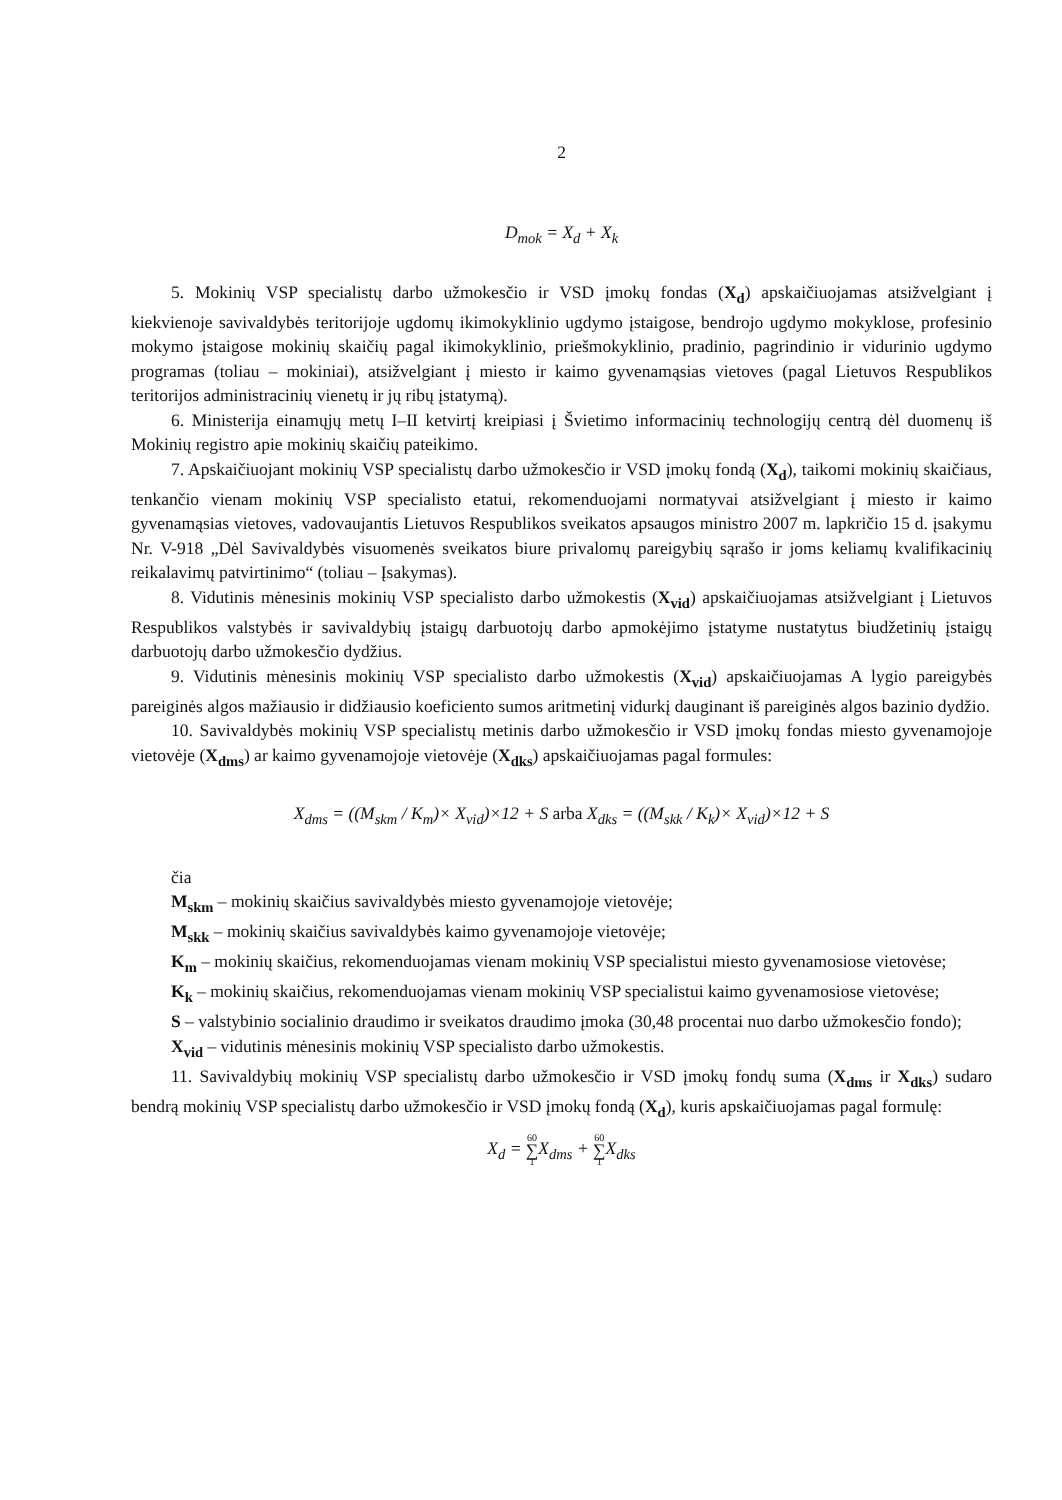2
D<sub>mok</sub> = X<sub>d</sub> + X<sub>k</sub>
5. Mokinių VSP specialistų darbo užmokesčio ir VSD įmokų fondas (X<sub>d</sub>) apskaičiuojamas atsižvelgiant į kiekvienoje savivaldybės teritorijoje ugdomų ikimokyklinio ugdymo įstaigose, bendrojo ugdymo mokyklose, profesinio mokymo įstaigose mokinių skaičių pagal ikimokyklinio, priešmokyklinio, pradinio, pagrindinio ir vidurinio ugdymo programas (toliau – mokiniai), atsižvelgiant į miesto ir kaimo gyvenamąsias vietoves (pagal Lietuvos Respublikos teritorijos administracinių vienetų ir jų ribų įstatymą).
6. Ministerija einamųjų metų I–II ketvirtį kreipiasi į Švietimo informacinių technologijų centrą dėl duomenų iš Mokinių registro apie mokinių skaičių pateikimo.
7. Apskaičiuojant mokinių VSP specialistų darbo užmokesčio ir VSD įmokų fondą (X<sub>d</sub>), taikomi mokinių skaičiaus, tenkančio vienam mokinių VSP specialisto etatui, rekomenduojami normatyvai atsižvelgiant į miesto ir kaimo gyvenamąsias vietoves, vadovaujantis Lietuvos Respublikos sveikatos apsaugos ministro 2007 m. lapkričio 15 d. įsakymu Nr. V-918 „Dėl Savivaldybės visuomenės sveikatos biure privalomų pareigybių sąrašo ir joms keliamų kvalifikacinių reikalavimų patvirtinimo“ (toliau – Įsakymas).
8. Vidutinis mėnesinis mokinių VSP specialisto darbo užmokestis (X<sub>vid</sub>) apskaičiuojamas atsižvelgiant į Lietuvos Respublikos valstybės ir savivaldybių įstaigų darbuotojų darbo apmokėjimo įstatyme nustatytus biudžetinių įstaigų darbuotojų darbo užmokesčio dydžius.
9. Vidutinis mėnesinis mokinių VSP specialisto darbo užmokestis (X<sub>vid</sub>) apskaičiuojamas A lygio pareigybės pareiginės algos mažiausio ir didžiausio koeficiento sumos aritmetinį vidurkį dauginant iš pareiginės algos bazinio dydžio.
10. Savivaldybės mokinių VSP specialistų metinis darbo užmokesčio ir VSD įmokų fondas miesto gyvenamojoje vietovėje (X<sub>dms</sub>) ar kaimo gyvenamojoje vietovėje (X<sub>dks</sub>) apskaičiuojamas pagal formules:
X<sub>dms</sub> = ((M<sub>skm</sub> / K<sub>m</sub>)× X<sub>vid</sub>)×12 + S arba X<sub>dks</sub> = ((M<sub>skk</sub> / K<sub>k</sub>)× X<sub>vid</sub>)×12 + S
čia
M<sub>skm</sub> – mokinių skaičius savivaldybės miesto gyvenamojoje vietovėje;
M<sub>skk</sub> – mokinių skaičius savivaldybės kaimo gyvenamojoje vietovėje;
K<sub>m</sub> – mokinių skaičius, rekomenduojamas vienam mokinių VSP specialistui miesto gyvenamosiose vietovėse;
K<sub>k</sub> – mokinių skaičius, rekomenduojamas vienam mokinių VSP specialistui kaimo gyvenamosiose vietovėse;
S – valstybinio socialinio draudimo ir sveikatos draudimo įmoka (30,48 procentai nuo darbo užmokesčio fondo);
X<sub>vid</sub> – vidutinis mėnesinis mokinių VSP specialisto darbo užmokestis.
11. Savivaldybių mokinių VSP specialistų darbo užmokesčio ir VSD įmokų fondų suma (X<sub>dms</sub> ir X<sub>dks</sub>) sudaro bendrą mokinių VSP specialistų darbo užmokesčio ir VSD įmokų fondą (X<sub>d</sub>), kuris apskaičiuojamas pagal formulę:
X<sub>d</sub> = 60 ∑ 1 X<sub>dms</sub> + 60 ∑ 1 X<sub>dks</sub>